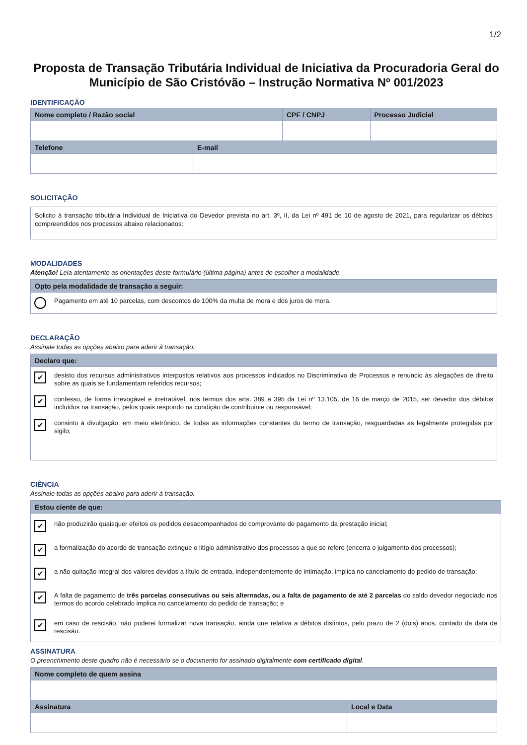1/2
Proposta de Transação Tributária Individual de Iniciativa da Procuradoria Geral do Município de São Cristóvão – Instrução Normativa Nº 001/2023
IDENTIFICAÇÃO
| Nome completo / Razão social | CPF / CNPJ | Processo Judicial |
| --- | --- | --- |
| Telefone | E-mail |
| --- | --- |
SOLICITAÇÃO
| Solicito à transação tributária Individual de Iniciativa do Devedor prevista no art. 3º, II, da Lei nº 491 de 10 de agosto de 2021, para regularizar os débitos compreendidos nos processos abaixo relacionados: |
MODALIDADES
Atenção! Leia atentamente as orientações deste formulário (última página) antes de escolher a modalidade.
| Opto pela modalidade de transação a seguir: |
| --- |
| Pagamento em até 10 parcelas, com descontos de 100% da multa de mora e dos juros de mora. |
DECLARAÇÃO
Assinale todas as opções abaixo para aderir à transação.
| Declaro que: |
| --- |
| ✔ desisto dos recursos administrativos interpostos relativos aos processos indicados no Discriminativo de Processos e renuncio às alegações de direito sobre as quais se fundamentam referidos recursos; ✔ confesso, de forma irrevogável e irretratável, nos termos dos arts. 389 a 395 da Lei nº 13.105, de 16 de março de 2015, ser devedor dos débitos incluídos na transação, pelos quais respondo na condição de contribuinte ou responsável; ✔ consinto à divulgação, em meio eletrônico, de todas as informações constantes do termo de transação, resguardadas as legalmente protegidas por sigilo; |
CIÊNCIA
Assinale todas as opções abaixo para aderir à transação.
| Estou ciente de que: |
| --- |
| ✔ não produzirão quaisquer efeitos os pedidos desacompanhados do comprovante de pagamento da prestação inicial; ✔ a formalização do acordo de transação extingue o litígio administrativo dos processos a que se refere (encerra o julgamento dos processos); ✔ a não quitação integral dos valores devidos a título de entrada, independentemente de intimação, implica no cancelamento do pedido de transação; ✔ A falta de pagamento de três parcelas consecutivas ou seis alternadas, ou a falta de pagamento de até 2 parcelas do saldo devedor negociado nos termos do acordo celebrado implica no cancelamento do pedido de transação; e ✔ em caso de rescisão, não poderei formalizar nova transação, ainda que relativa a débitos distintos, pelo prazo de 2 (dois) anos, contado da data de rescisão. |
ASSINATURA
O preenchimento deste quadro não é necessário se o documento for assinado digitalmente com certificado digital.
| Nome completo de quem assina | |
| --- | --- |
| Assinatura | Local e Data |